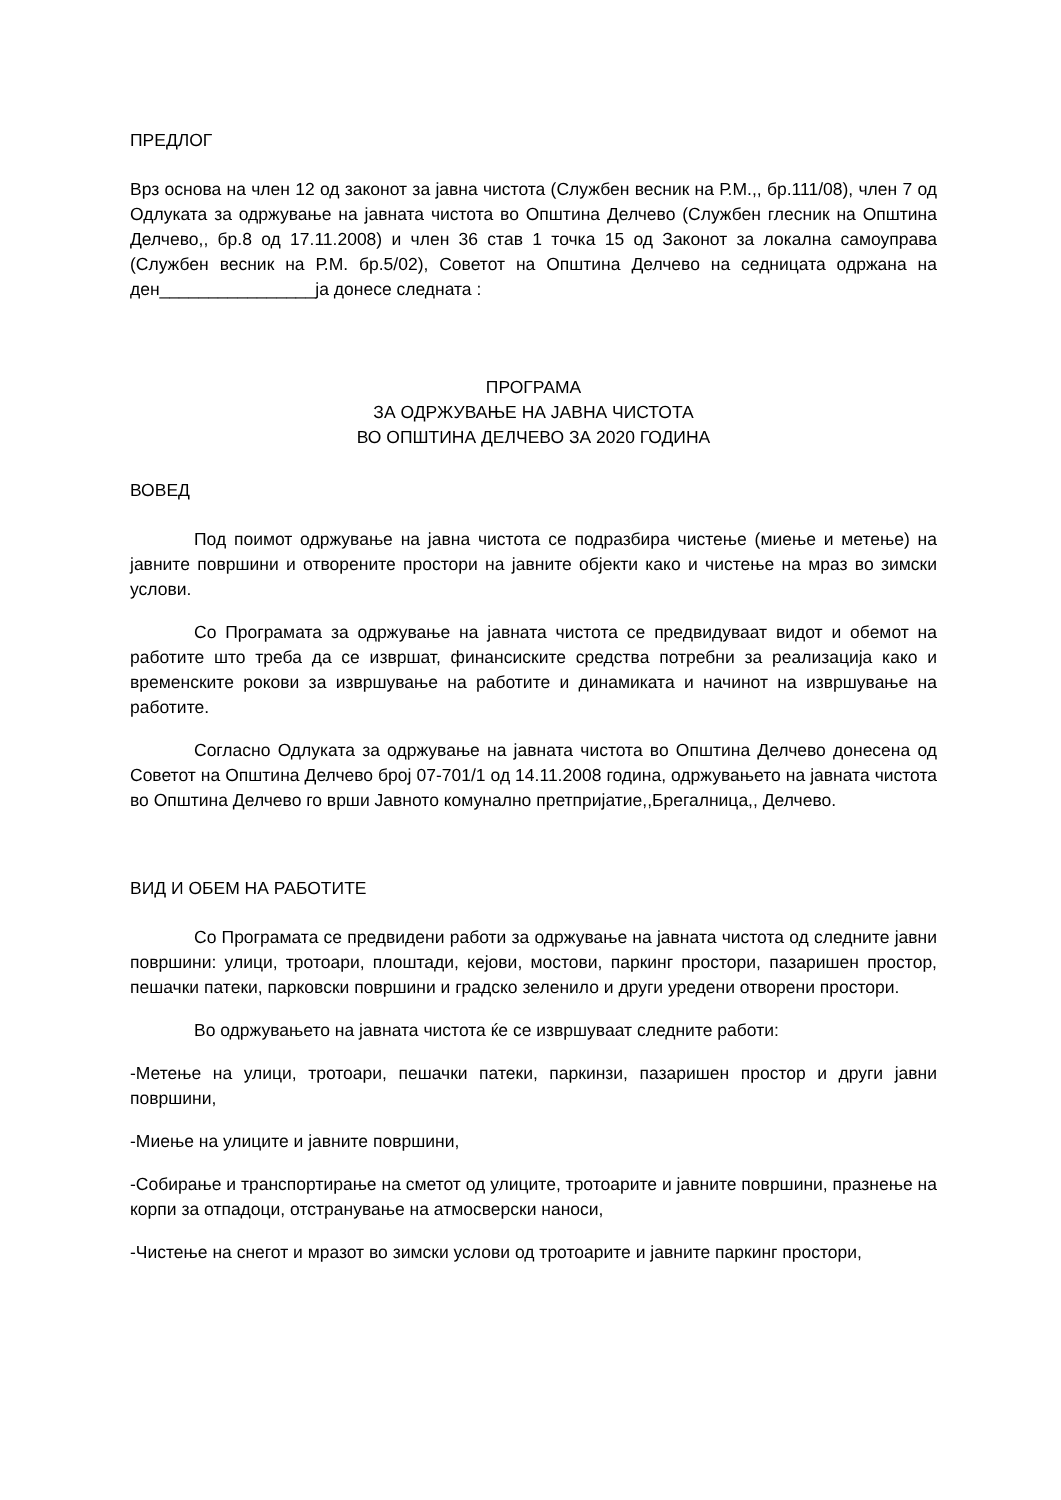ПРЕДЛОГ
Врз основа на член 12 од законот за јавна чистота (Службен весник на Р.М.,, бр.111/08), член 7 од Одлуката за одржување на јавната чистота во Општина Делчево (Службен глесник на Општина Делчево,, бр.8 од 17.11.2008) и член 36 став 1 точка 15 од Законот за локална самоуправа (Службен весник на Р.М. бр.5/02), Советот на Општина Делчево на седницата одржана на ден________________ја донесе следната :
ПРОГРАМА
ЗА ОДРЖУВАЊЕ НА ЈАВНА ЧИСТОТА
ВО ОПШТИНА ДЕЛЧЕВО ЗА 2020 ГОДИНА
ВОВЕД
Под поимот одржување на јавна чистота се подразбира чистење (миење и метење) на јавните површини и отворените простори на јавните објекти како и чистење на мраз во зимски услови.
Со Програмата за одржување на јавната чистота се предвидуваат видот и обемот на работите што треба да се извршат, финансиските средства потребни за реализација како и временските рокови за извршување на работите и динамиката и начинот на извршување на работите.
Согласно Одлуката за одржување на јавната чистота во Општина Делчево донесена од Советот на Општина Делчево број 07-701/1 од 14.11.2008 година, одржувањето на јавната чистота во Општина Делчево го врши Јавното комунално претпријатие,,Брегалница,, Делчево.
ВИД И ОБЕМ НА РАБОТИТЕ
Со Програмата се предвидени работи за одржување на јавната чистота од следните јавни површини: улици, тротоари, плоштади, кејови, мостови, паркинг простори, пазаришен простор, пешачки патеки, парковски површини и градско зеленило и други уредени отворени простори.
Во одржувањето на јавната чистота ќе се извршуваат следните работи:
-Метење на улици, тротоари, пешачки патеки, паркинзи, пазаришен простор и други јавни површини,
-Миење на улиците и јавните површини,
-Собирање и транспортирање на сметот од улиците, тротоарите и јавните површини, празнење на корпи за отпадоци, отстранување на атмосверски наноси,
-Чистење на снегот и мразот во зимски услови од тротоарите и јавните паркинг простори,